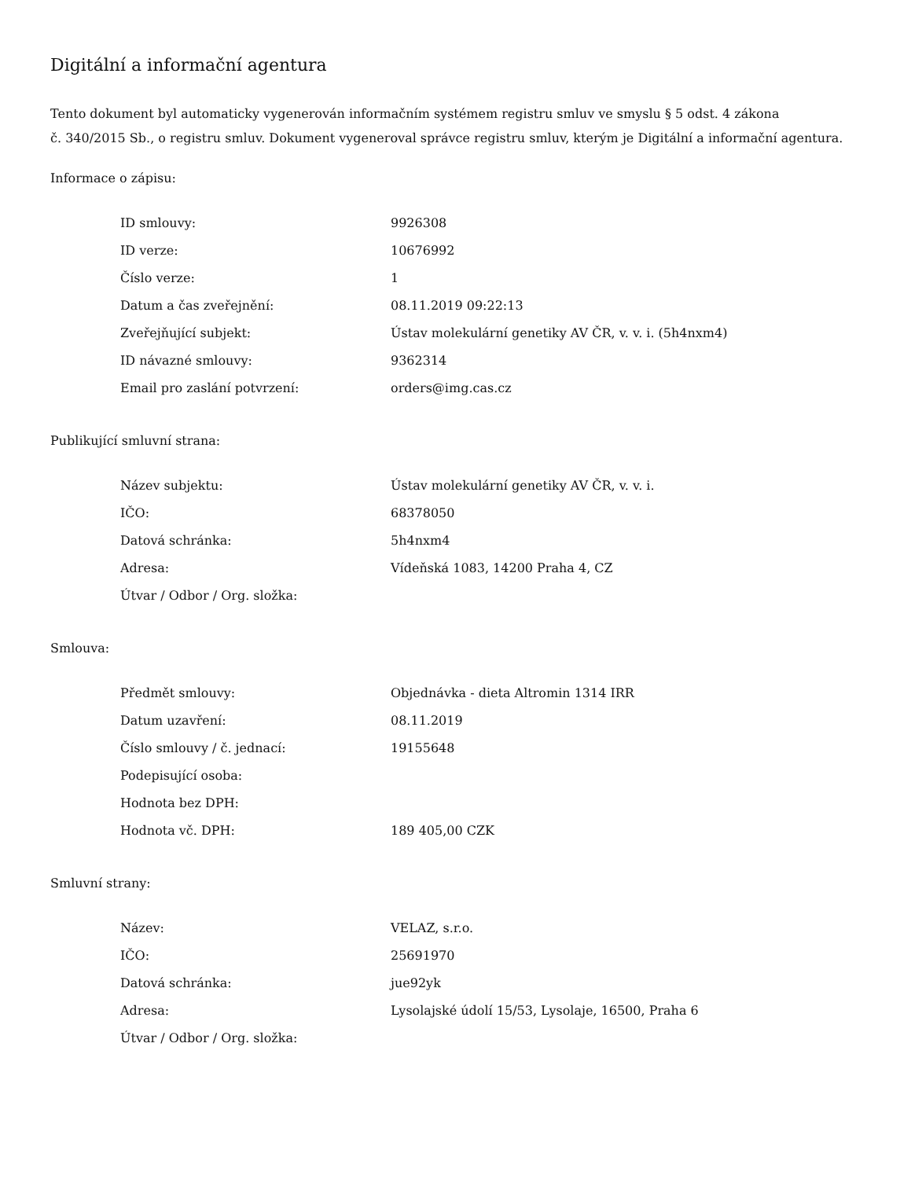Digitální a informační agentura
Tento dokument byl automaticky vygenerován informačním systémem registru smluv ve smyslu § 5 odst. 4 zákona
č. 340/2015 Sb., o registru smluv. Dokument vygeneroval správce registru smluv, kterým je Digitální a informační agentura.
Informace o zápisu:
| ID smlouvy: | 9926308 |
| ID verze: | 10676992 |
| Číslo verze: | 1 |
| Datum a čas zveřejnění: | 08.11.2019 09:22:13 |
| Zveřejňující subjekt: | Ústav molekulární genetiky AV ČR, v. v. i. (5h4nxm4) |
| ID návazné smlouvy: | 9362314 |
| Email pro zaslání potvrzení: | orders@img.cas.cz |
Publikující smluvní strana:
| Název subjektu: | Ústav molekulární genetiky AV ČR, v. v. i. |
| IČO: | 68378050 |
| Datová schránka: | 5h4nxm4 |
| Adresa: | Vídeňská 1083, 14200 Praha 4, CZ |
| Útvar / Odbor / Org. složka: | |
Smlouva:
| Předmět smlouvy: | Objednávka - dieta Altromin 1314 IRR |
| Datum uzavření: | 08.11.2019 |
| Číslo smlouvy / č. jednací: | 19155648 |
| Podepisující osoba: | |
| Hodnota bez DPH: | |
| Hodnota vč. DPH: | 189 405,00 CZK |
Smluvní strany:
| Název: | VELAZ, s.r.o. |
| IČO: | 25691970 |
| Datová schránka: | jue92yk |
| Adresa: | Lysolajské údolí 15/53, Lysolaje, 16500, Praha 6 |
| Útvar / Odbor / Org. složka: | |